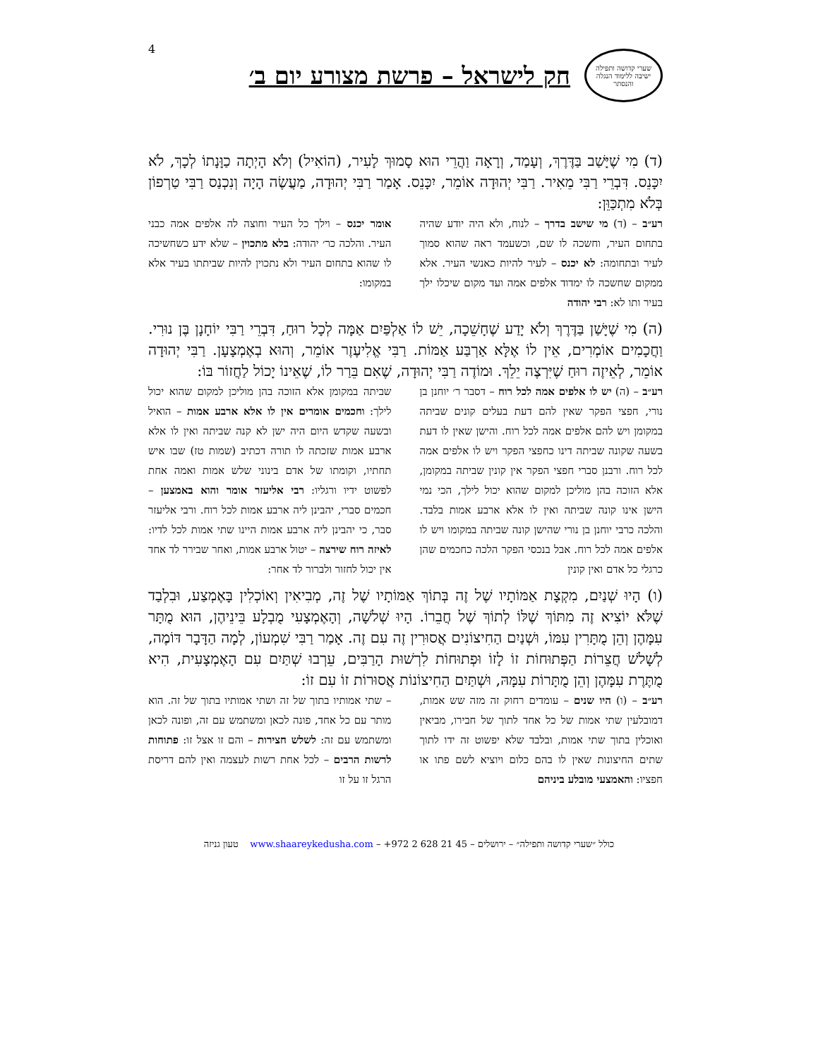4
שערי קדושה ותפילה
ישיבה ללימוד הנגלה והנסתר
חק לישראל – פרשת מצורע יום ב׳
(ד) מִי שֶׁיָּשַׁב בַּדֶּרֶךְ, וְעָמַד, וְרָאָה וַהֲרֵי הוּא סָמוּךְ לָעִיר, (הוֹאִיל) וְלֹא הָיְתָה כַוָּנָתוֹ לְכָךְ, לֹא יִכָּנֵס. דִּבְרֵי רַבִּי מֵאִיר. רַבִּי יְהוּדָה אוֹמֵר, יִכָּנֵס. אָמַר רַבִּי יְהוּדָה, מַעֲשֶׂה הָיָה וְנִכְנַס רַבִּי טַרְפוֹן בְּלֹא מִתְכַּוֵּן:
רע״ב – (ד) מי שישב בדרך – לנוח, ולא היה יודע שהיה בתחום העיר, וחשכה לו שם, וכשעמד ראה שהוא סמוך לעיר ובתחומה: לא יכנס – לעיר להיות כאנשי העיר. אלא ממקום שחשכה לו ימדוד אלפים אמה ועד מקום שיכלו ילך בעיר ותו לא: רבי יהודה
אומר יכנס – וילך כל העיר וחוצה לה אלפים אמה כבני העיר. והלכה כר׳ יהודה: בלא מתכוין – שלא ידע כשחשיכה לו שהוא בתחום העיר ולא נתכוין להיות שביתתו בעיר אלא במקומו:
(ה) מִי שֶׁיָּשַׁן בַּדֶּרֶךְ וְלֹא יָדַע שֶׁחָשֵׁכָה, יֵשׁ לוֹ אַלְפַּיִם אַמָּה לְכָל רוּחַ, דִּבְרֵי רַבִּי יוֹחָנָן בֶּן נוּרִי. וַחֲכָמִים אוֹמְרִים, אֵין לוֹ אֶלָּא אַרְבַּע אַמּוֹת. רַבִּי אֱלִיעֶזֶר אוֹמֵר, וְהוּא בְאֶמְצָעָן. רַבִּי יְהוּדָה אוֹמֵר, לְאֵיזֶה רוּחַ שֶׁיִּרְצֶה יֵלֵךְ. וּמוֹדֶה רַבִּי יְהוּדָה, שֶׁאִם בֵּרַר לוֹ, שֶׁאֵינוֹ יָכוֹל לַחֲזוֹר בּוֹ:
רע״ב – (ה) יש לו אלפים אמה לכל רוח – דסבר ר׳ יוחנן בן נורי, חפצי הפקר שאין להם דעת בעלים קונים שביתה במקומן ויש להם אלפים אמה לכל רוח. והישן שאין לו דעת בשעה שקונה שביתה דינו כחפצי הפקר ויש לו אלפים אמה לכל רוח. ורבנן סברי חפצי הפקר אין קונין שביתה במקומן, אלא הזוכה בהן מוליכן למקום שהוא יכול לילך, הכי נמי הישן אינו קונה שביתה ואין לו אלא ארבע אמות בלבד. והלכה כרבי יוחנן בן נורי שהישן קונה שביתה במקומו ויש לו אלפים אמה לכל רוח. אבל בנכסי הפקר הלכה כחכמים שהן כרגלי כל אדם ואין קונין
שביתה במקומן אלא הזוכה בהן מוליכן למקום שהוא יכול לילך: וחכמים אומרים אין לו אלא ארבע אמות – הואיל ובשעה שקדש היום היה ישן לא קנה שביתה ואין לו אלא ארבע אמות שזכתה לו תורה דכתיב (שמות טז) שבו איש תחתיו, וקומתו של אדם בינוני שלש אמות ואמה אחת לפשוט ידיו ורגליו: רבי אליעזר אומר והוא באמצען – חכמים סברי, יהבינן ליה ארבע אמות לכל רוח. ורבי אליעזר סבר, כי יהבינן ליה ארבע אמות היינו שתי אמות לכל לדיו: לאיזה רוח שירצה – יטול ארבע אמות, ואחר שבירר לד אחד אין יכול לחזור ולברור לד אחר:
(ו) הָיוּ שְׁנַיִם, מִקְצָת אַמּוֹתָיו שֶׁל זֶה בְּתוֹךְ אַמּוֹתָיו שֶׁל זֶה, מְבִיאִין וְאוֹכְלִין בָּאֶמְצַע, וּבִלְבַד שֶׁלֹּא יוֹצִיא זֶה מִתּוֹךְ שֶׁלּוֹ לְתוֹךְ שֶׁל חֲבֵרוֹ. הָיוּ שְׁלשָׁה, וְהָאֶמְצָעִי מֻבְלָע בֵּינֵיהֶן, הוּא מֻתָּר עִמָּהֶן וְהֵן מֻתָּרִין עִמּוֹ, וּשְׁנַיִם הַחִיצוֹנִים אֲסוּרִין זֶה עִם זֶה. אָמַר רַבִּי שִׁמְעוֹן, לְמָה הַדָּבָר דּוֹמֶה, לְשָׁלשׁ חֲצֵרוֹת הַפְּתוּחוֹת זוֹ לָזוֹ וּפְתוּחוֹת לִרְשׁוּת הָרַבִּים, עֵרְבוּ שְׁתַּיִם עִם הָאֶמְצָעִית, הִיא מֻתֶּרֶת עִמָּהֶן וְהֵן מֻתָּרוֹת עִמָּהּ, וּשְׁתַּיִם הַחִיצוֹנוֹת אֲסוּרוֹת זוֹ עִם זוֹ:
רע״ב – (ו) היו שנים – עומדים רחוק זה מזה שש אמות, דמובלעין שתי אמות של כל אחד לתוך של חבירו, מביאין ואוכלין בתוך שתי אמות, ובלבד שלא יפשוט זה ידו לתוך שתים החיצונות שאין לו בהם כלום ויוציא לשם פתו או חפציו: והאמצעי מובלע ביניהם
– שתי אמותיו בתוך של זה ושתי אמותיו בתוך של זה. הוא מותר עם כל אחד, פונה לכאן ומשתמש עם זה, ופונה לכאן ומשתמש עם זה: לשלש חצירות – והם זו אצל זו: פתוחות לרשות הרבים – לכל אחת רשות לעצמה ואין להם דריסת הרגל זו על זו
כולל ״שערי קדושה ותפילה״ – ירושלים – 45 21 628 2 972+ – www.shaareykedusha.com טעון גניזה